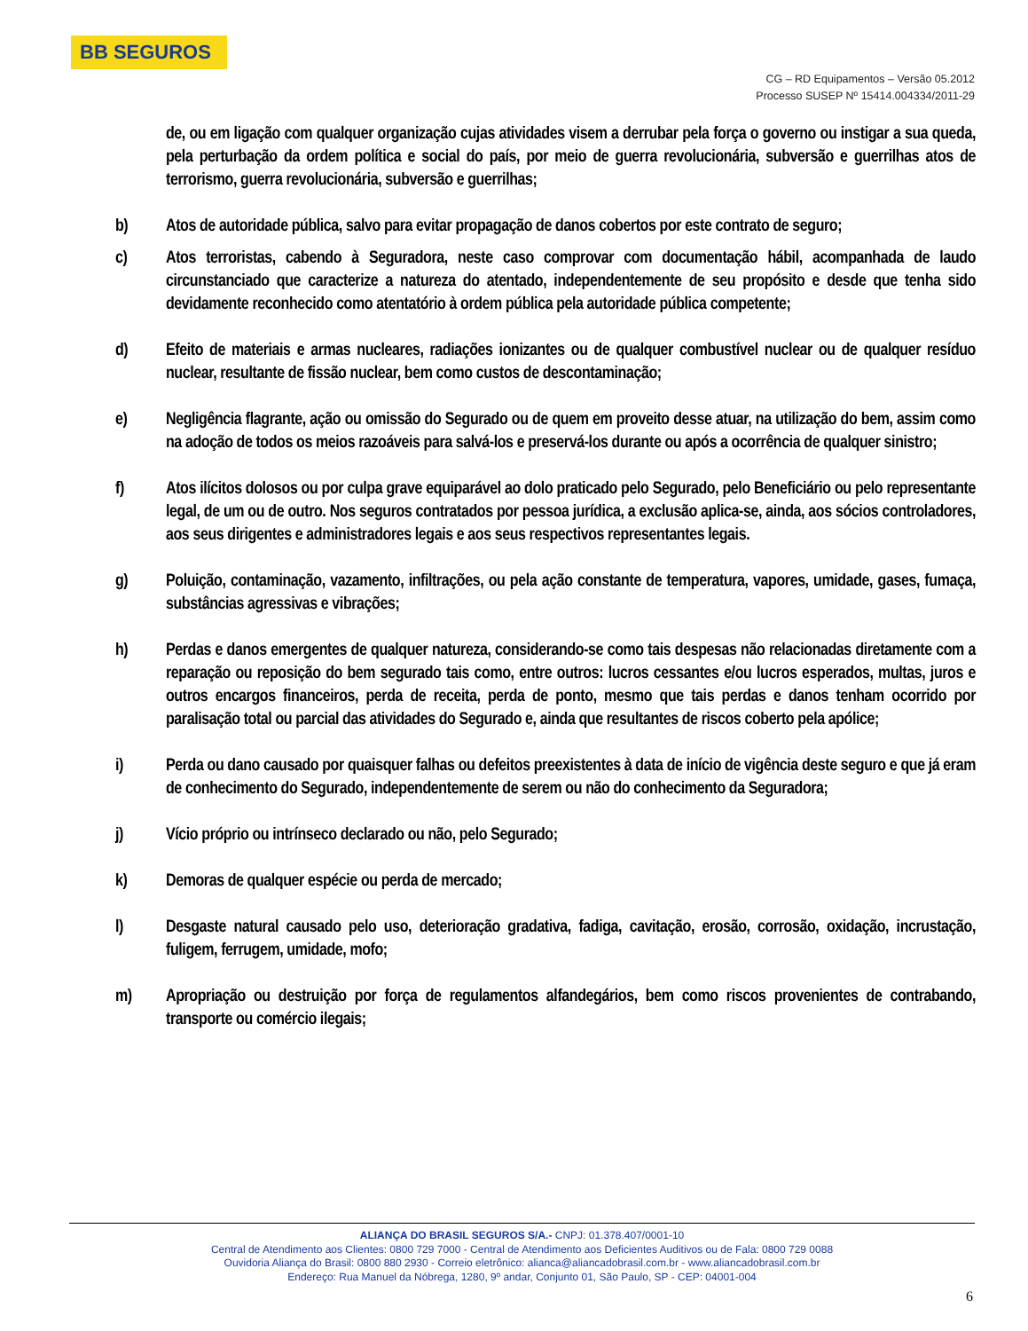BB SEGUROS
CG – RD Equipamentos – Versão 05.2012
Processo SUSEP Nº 15414.004334/2011-29
de, ou em ligação com qualquer organização cujas atividades visem a derrubar pela força o governo ou instigar a sua queda, pela perturbação da ordem política e social do país, por meio de guerra revolucionária, subversão e guerrilhas atos de terrorismo, guerra revolucionária, subversão e guerrilhas;
b) Atos de autoridade pública, salvo para evitar propagação de danos cobertos por este contrato de seguro;
c) Atos terroristas, cabendo à Seguradora, neste caso comprovar com documentação hábil, acompanhada de laudo circunstanciado que caracterize a natureza do atentado, independentemente de seu propósito e desde que tenha sido devidamente reconhecido como atentatório à ordem pública pela autoridade pública competente;
d) Efeito de materiais e armas nucleares, radiações ionizantes ou de qualquer combustível nuclear ou de qualquer resíduo nuclear, resultante de fissão nuclear, bem como custos de descontaminação;
e) Negligência flagrante, ação ou omissão do Segurado ou de quem em proveito desse atuar, na utilização do bem, assim como na adoção de todos os meios razoáveis para salvá-los e preservá-los durante ou após a ocorrência de qualquer sinistro;
f) Atos ilícitos dolosos ou por culpa grave equiparável ao dolo praticado pelo Segurado, pelo Beneficiário ou pelo representante legal, de um ou de outro. Nos seguros contratados por pessoa jurídica, a exclusão aplica-se, ainda, aos sócios controladores, aos seus dirigentes e administradores legais e aos seus respectivos representantes legais.
g) Poluição, contaminação, vazamento, infiltrações, ou pela ação constante de temperatura, vapores, umidade, gases, fumaça, substâncias agressivas e vibrações;
h) Perdas e danos emergentes de qualquer natureza, considerando-se como tais despesas não relacionadas diretamente com a reparação ou reposição do bem segurado tais como, entre outros: lucros cessantes e/ou lucros esperados, multas, juros e outros encargos financeiros, perda de receita, perda de ponto, mesmo que tais perdas e danos tenham ocorrido por paralisação total ou parcial das atividades do Segurado e, ainda que resultantes de riscos coberto pela apólice;
i) Perda ou dano causado por quaisquer falhas ou defeitos preexistentes à data de início de vigência deste seguro e que já eram de conhecimento do Segurado, independentemente de serem ou não do conhecimento da Seguradora;
j) Vício próprio ou intrínseco declarado ou não, pelo Segurado;
k) Demoras de qualquer espécie ou perda de mercado;
l) Desgaste natural causado pelo uso, deterioração gradativa, fadiga, cavitação, erosão, corrosão, oxidação, incrustação, fuligem, ferrugem, umidade, mofo;
m) Apropriação ou destruição por força de regulamentos alfandegários, bem como riscos provenientes de contrabando, transporte ou comércio ilegais;
ALIANÇA DO BRASIL SEGUROS S/A.- CNPJ: 01.378.407/0001-10
Central de Atendimento aos Clientes: 0800 729 7000 - Central de Atendimento aos Deficientes Auditivos ou de Fala: 0800 729 0088
Ouvidoria Aliança do Brasil: 0800 880 2930 - Correio eletrônico: alianca@aliancadobrasil.com.br - www.aliancadobrasil.com.br
Endereço: Rua Manuel da Nóbrega, 1280, 9º andar, Conjunto 01, São Paulo, SP - CEP: 04001-004
6